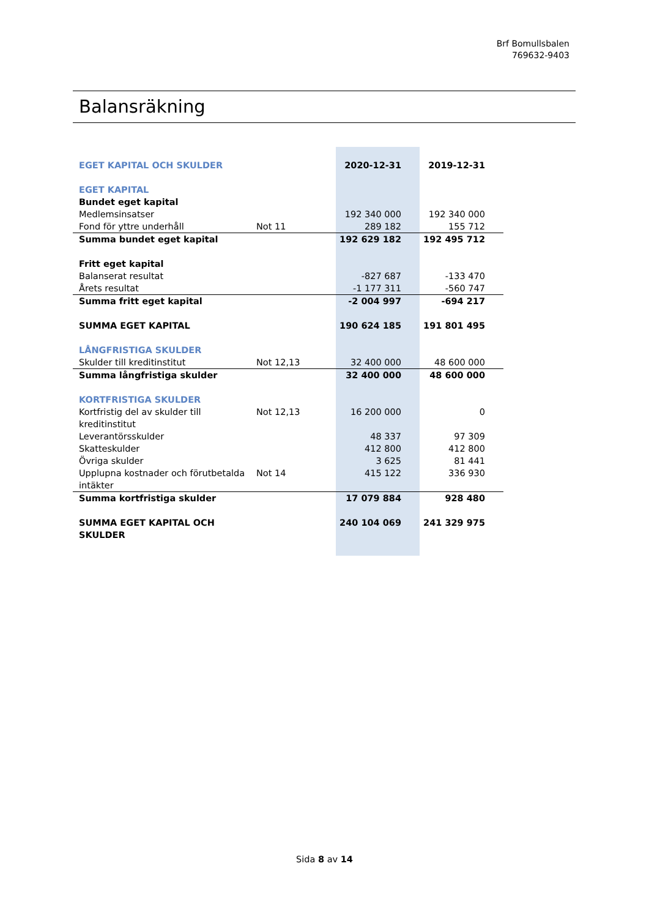Brf Bomullsbalen
769632-9403
Balansräkning
| EGET KAPITAL OCH SKULDER | | 2020-12-31 | 2019-12-31 |
| EGET KAPITAL | | | |
| Bundet eget kapital | | | |
| Medlemsinsatser | | 192 340 000 | 192 340 000 |
| Fond för yttre underhåll | Not 11 | 289 182 | 155 712 |
| Summa bundet eget kapital | | 192 629 182 | 192 495 712 |
| Fritt eget kapital | | | |
| Balanserat resultat | | -827 687 | -133 470 |
| Årets resultat | | -1 177 311 | -560 747 |
| Summa fritt eget kapital | | -2 004 997 | -694 217 |
| SUMMA EGET KAPITAL | | 190 624 185 | 191 801 495 |
| LÅNGFRISTIGA SKULDER | | | |
| Skulder till kreditinstitut | Not 12,13 | 32 400 000 | 48 600 000 |
| Summa långfristiga skulder | | 32 400 000 | 48 600 000 |
| KORTFRISTIGA SKULDER | | | |
| Kortfristig del av skulder till kreditinstitut | Not 12,13 | 16 200 000 | 0 |
| Leverantörsskulder | | 48 337 | 97 309 |
| Skatteskulder | | 412 800 | 412 800 |
| Övriga skulder | | 3 625 | 81 441 |
| Upplupna kostnader och förutbetalda intäkter | Not 14 | 415 122 | 336 930 |
| Summa kortfristiga skulder | | 17 079 884 | 928 480 |
| SUMMA EGET KAPITAL OCH SKULDER | | 240 104 069 | 241 329 975 |
Sida 8 av 14